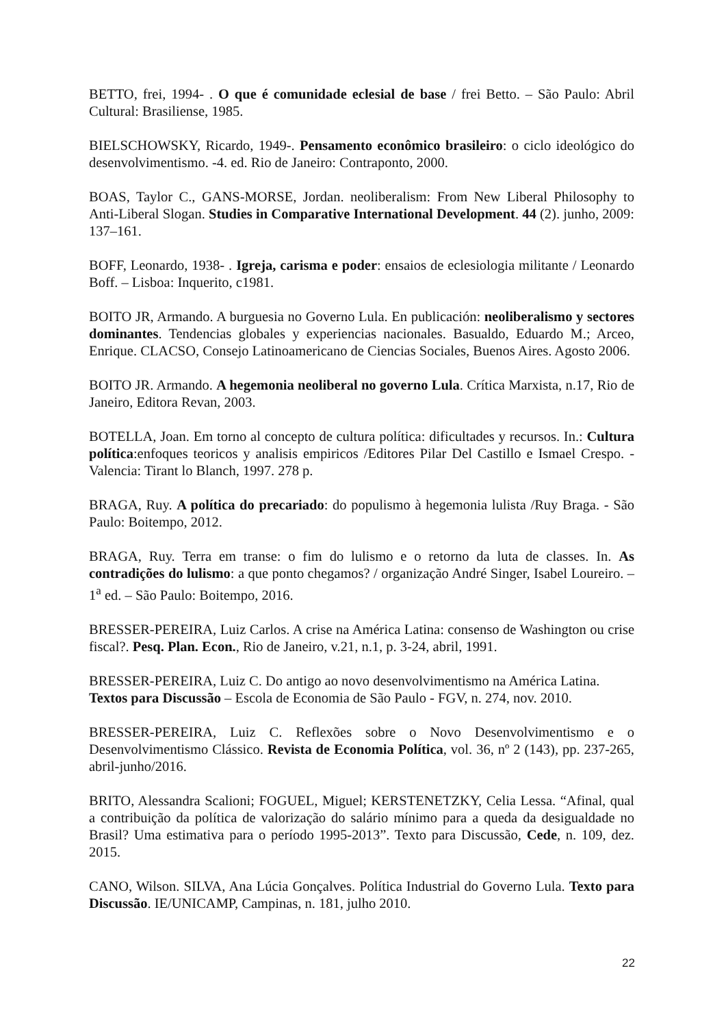BETTO, frei, 1994- . O que é comunidade eclesial de base / frei Betto. – São Paulo: Abril Cultural: Brasiliense, 1985.
BIELSCHOWSKY, Ricardo, 1949-. Pensamento econômico brasileiro: o ciclo ideológico do desenvolvimentismo. -4. ed. Rio de Janeiro: Contraponto, 2000.
BOAS, Taylor C., GANS-MORSE, Jordan. neoliberalism: From New Liberal Philosophy to Anti-Liberal Slogan. Studies in Comparative International Development. 44 (2). junho, 2009: 137–161.
BOFF, Leonardo, 1938- . Igreja, carisma e poder: ensaios de eclesiologia militante / Leonardo Boff. – Lisboa: Inquerito, c1981.
BOITO JR, Armando. A burguesia no Governo Lula. En publicación: neoliberalismo y sectores dominantes. Tendencias globales y experiencias nacionales. Basualdo, Eduardo M.; Arceo, Enrique. CLACSO, Consejo Latinoamericano de Ciencias Sociales, Buenos Aires. Agosto 2006.
BOITO JR. Armando. A hegemonia neoliberal no governo Lula. Crítica Marxista, n.17, Rio de Janeiro, Editora Revan, 2003.
BOTELLA, Joan. Em torno al concepto de cultura política: dificultades y recursos. In.: Cultura política:enfoques teoricos y analisis empiricos /Editores Pilar Del Castillo e Ismael Crespo. - Valencia: Tirant lo Blanch, 1997. 278 p.
BRAGA, Ruy. A política do precariado: do populismo à hegemonia lulista /Ruy Braga. - São Paulo: Boitempo, 2012.
BRAGA, Ruy. Terra em transe: o fim do lulismo e o retorno da luta de classes. In. As contradições do lulismo: a que ponto chegamos? / organização André Singer, Isabel Loureiro. – 1<sup>a</sup> ed. – São Paulo: Boitempo, 2016.
BRESSER-PEREIRA, Luiz Carlos. A crise na América Latina: consenso de Washington ou crise fiscal?. Pesq. Plan. Econ., Rio de Janeiro, v.21, n.1, p. 3-24, abril, 1991.
BRESSER-PEREIRA, Luiz C. Do antigo ao novo desenvolvimentismo na América Latina. Textos para Discussão – Escola de Economia de São Paulo - FGV, n. 274, nov. 2010.
BRESSER-PEREIRA, Luiz C. Reflexões sobre o Novo Desenvolvimentismo e o Desenvolvimentismo Clássico. Revista de Economia Política, vol. 36, nº 2 (143), pp. 237-265, abril-junho/2016.
BRITO, Alessandra Scalioni; FOGUEL, Miguel; KERSTENETZKY, Celia Lessa. “Afinal, qual a contribuição da política de valorização do salário mínimo para a queda da desigualdade no Brasil? Uma estimativa para o período 1995-2013”. Texto para Discussão, Cede, n. 109, dez. 2015.
CANO, Wilson. SILVA, Ana Lúcia Gonçalves. Política Industrial do Governo Lula. Texto para Discussão. IE/UNICAMP, Campinas, n. 181, julho 2010.
22